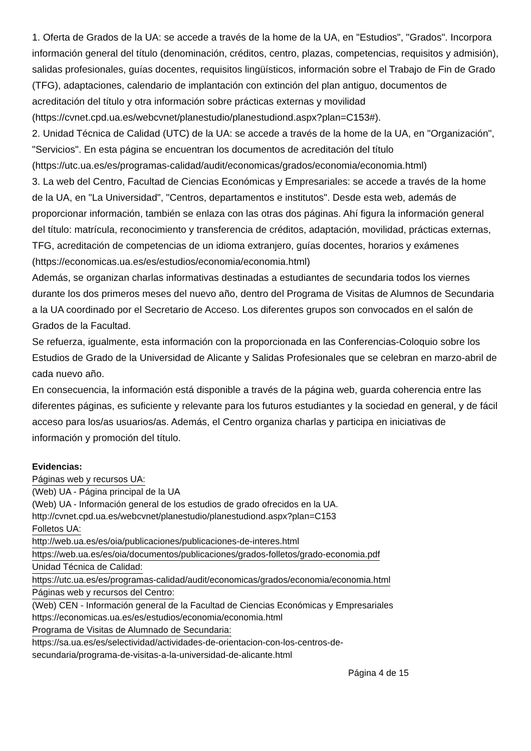1. Oferta de Grados de la UA: se accede a través de la home de la UA, en "Estudios", "Grados". Incorpora información general del título (denominación, créditos, centro, plazas, competencias, requisitos y admisión), salidas profesionales, guías docentes, requisitos lingüísticos, información sobre el Trabajo de Fin de Grado (TFG), adaptaciones, calendario de implantación con extinción del plan antiguo, documentos de acreditación del título y otra información sobre prácticas externas y movilidad (https://cvnet.cpd.ua.es/webcvnet/planestudio/planestudiond.aspx?plan=C153#).
2. Unidad Técnica de Calidad (UTC) de la UA: se accede a través de la home de la UA, en "Organización", "Servicios". En esta página se encuentran los documentos de acreditación del título (https://utc.ua.es/es/programas-calidad/audit/economicas/grados/economia/economia.html)
3. La web del Centro, Facultad de Ciencias Económicas y Empresariales: se accede a través de la home de la UA, en "La Universidad", "Centros, departamentos e institutos". Desde esta web, además de proporcionar información, también se enlaza con las otras dos páginas. Ahí figura la información general del título: matrícula, reconocimiento y transferencia de créditos, adaptación, movilidad, prácticas externas, TFG, acreditación de competencias de un idioma extranjero, guías docentes, horarios y exámenes (https://economicas.ua.es/es/estudios/economia/economia.html)
Además, se organizan charlas informativas destinadas a estudiantes de secundaria todos los viernes durante los dos primeros meses del nuevo año, dentro del Programa de Visitas de Alumnos de Secundaria a la UA coordinado por el Secretario de Acceso. Los diferentes grupos son convocados en el salón de Grados de la Facultad.
Se refuerza, igualmente, esta información con la proporcionada en las Conferencias-Coloquio sobre los Estudios de Grado de la Universidad de Alicante y Salidas Profesionales que se celebran en marzo-abril de cada nuevo año.
En consecuencia, la información está disponible a través de la página web, guarda coherencia entre las diferentes páginas, es suficiente y relevante para los futuros estudiantes y la sociedad en general, y de fácil acceso para los/as usuarios/as. Además, el Centro organiza charlas y participa en iniciativas de información y promoción del título.
Evidencias:
Páginas web y recursos UA:
(Web) UA - Página principal de la UA
(Web) UA - Información general de los estudios de grado ofrecidos en la UA.
http://cvnet.cpd.ua.es/webcvnet/planestudio/planestudiond.aspx?plan=C153
Folletos UA:
http://web.ua.es/es/oia/publicaciones/publicaciones-de-interes.html
https://web.ua.es/es/oia/documentos/publicaciones/grados-folletos/grado-economia.pdf
Unidad Técnica de Calidad:
https://utc.ua.es/es/programas-calidad/audit/economicas/grados/economia/economia.html
Páginas web y recursos del Centro:
(Web) CEN - Información general de la Facultad de Ciencias Económicas y Empresariales
https://economicas.ua.es/es/estudios/economia/economia.html
Programa de Visitas de Alumnado de Secundaria:
https://sa.ua.es/es/selectividad/actividades-de-orientacion-con-los-centros-de-
secundaria/programa-de-visitas-a-la-universidad-de-alicante.html
Página 4 de 15